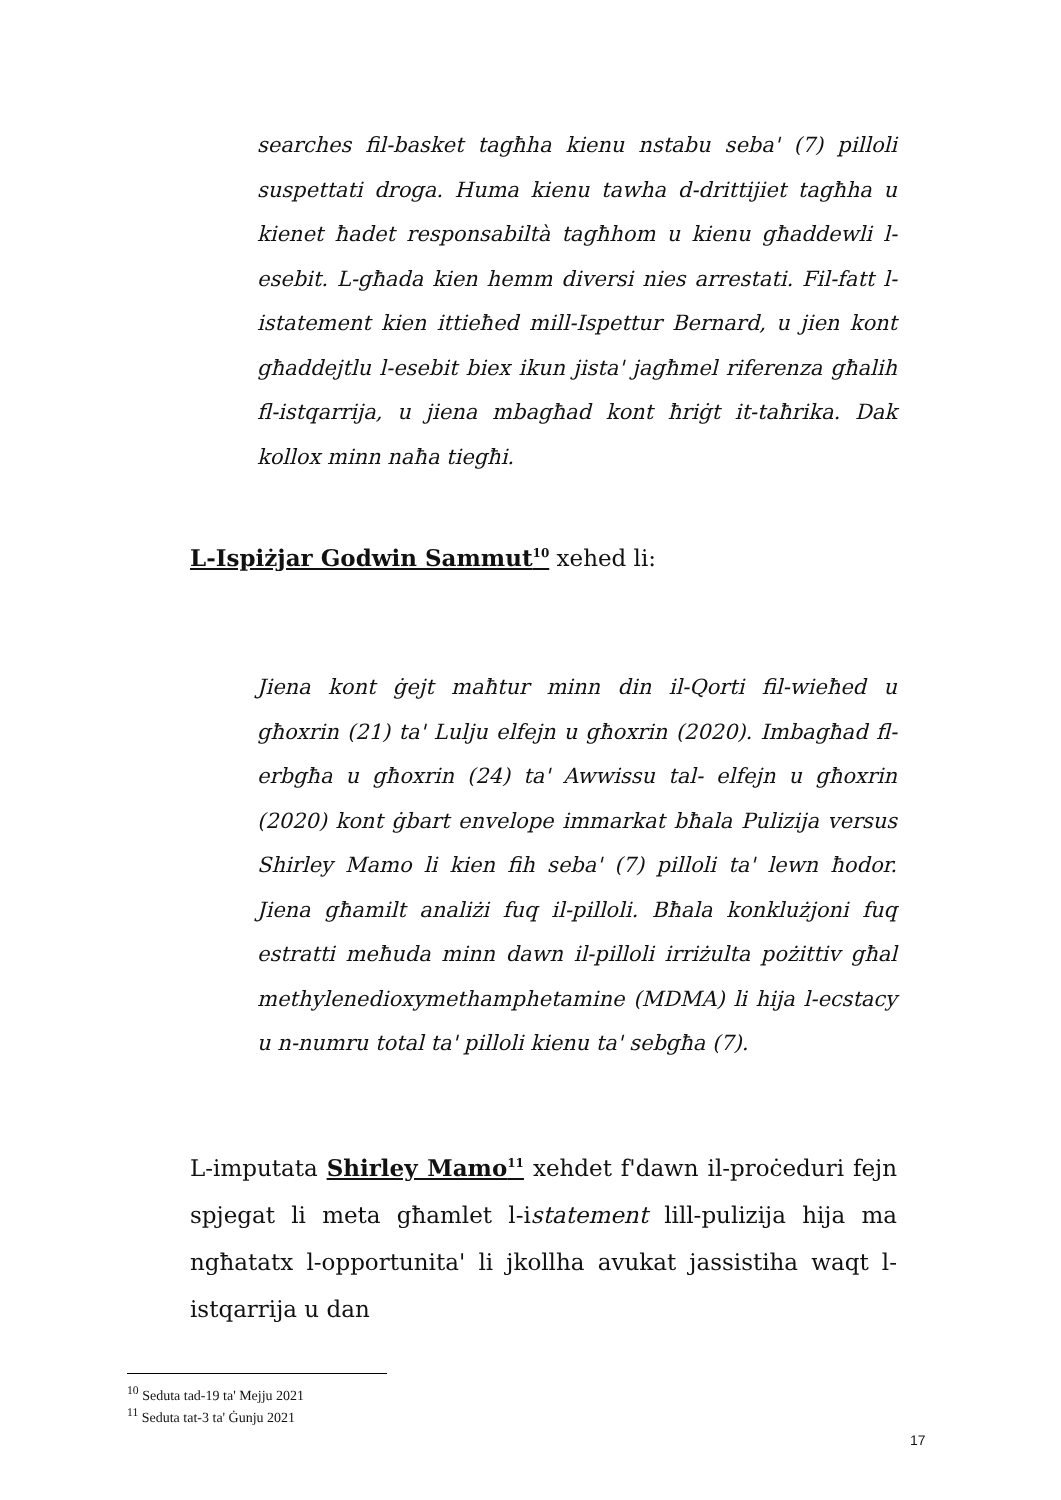searches fil-basket tagħha kienu nstabu seba' (7) pilloli suspettati droga. Huma kienu tawha d-drittijiet tagħha u kienet ħadet responsabiltà tagħhom u kienu għaddewli l-esebit. L-għada kien hemm diversi nies arrestati. Fil-fatt l-istatement kien ittieħed mill-Ispettur Bernard, u jien kont għaddejtlu l-esebit biex ikun jista' jagħmel riferenza għalih fl-istqarrija, u jiena mbagħad kont ħriġt it-taħrika. Dak kollox minn naħa tiegħi.
L-Ispiżjar Godwin Sammut<sup>10</sup> xehed li:
Jiena kont ġejt maħtur minn din il-Qorti fil-wieħed u għoxrin (21) ta' Lulju elfejn u għoxrin (2020). Imbagħad fl-erbgħa u għoxrin (24) ta' Awwissu tal- elfejn u għoxrin (2020) kont ġbart envelope immarkat bħala Pulizija versus Shirley Mamo li kien fih seba' (7) pilloli ta' lewn ħodor. Jiena għamilt analiżi fuq il-pilloli. Bħala konklużjoni fuq estratti meħuda minn dawn il-pilloli irriżulta pożittiv għal methylenedioxymethamphetamine (MDMA) li hija l-ecstacy u n-numru total ta' pilloli kienu ta' sebgħa (7).
L-imputata Shirley Mamo<sup>11</sup> xehdet f'dawn il-proċeduri fejn spjegat li meta għamlet l-istatement lill-pulizija hija ma ngħatatx l-opportunita' li jkollha avukat jassistiha waqt l-istqarrija u dan
<sup>10</sup> Seduta tad-19 ta' Mejju 2021
<sup>11</sup> Seduta tat-3 ta' Ġunju 2021
17